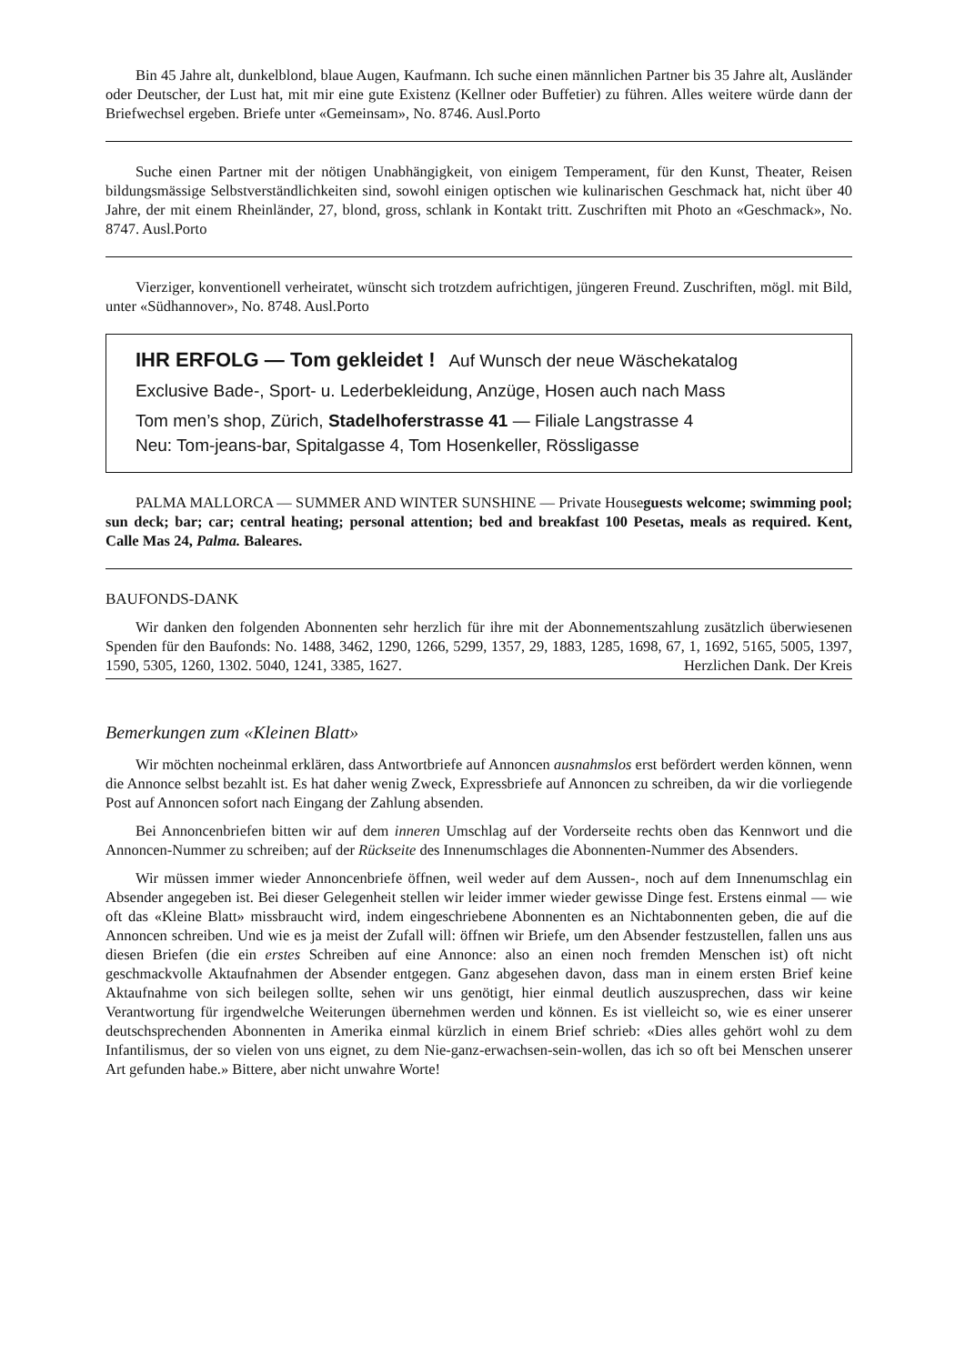Bin 45 Jahre alt, dunkelblond, blaue Augen, Kaufmann. Ich suche einen männlichen Partner bis 35 Jahre alt, Ausländer oder Deutscher, der Lust hat, mit mir eine gute Existenz (Kellner oder Buffetier) zu führen. Alles weitere würde dann der Briefwechsel ergeben. Briefe unter «Gemeinsam», No. 8746. Ausl.Porto
Suche einen Partner mit der nötigen Unabhängigkeit, von einigem Temperament, für den Kunst, Theater, Reisen bildungsmässige Selbstverständlichkeiten sind, sowohl einigen optischen wie kulinarischen Geschmack hat, nicht über 40 Jahre, der mit einem Rheinländer, 27, blond, gross, schlank in Kontakt tritt. Zuschriften mit Photo an «Geschmack», No. 8747. Ausl.Porto
Vierziger, konventionell verheiratet, wünscht sich trotzdem aufrichtigen, jüngeren Freund. Zuschriften, mögl. mit Bild, unter «Südhannover», No. 8748. Ausl.Porto
IHR ERFOLG — Tom gekleidet ! Auf Wunsch der neue Wäschekatalog
Exclusive Bade-, Sport- u. Lederbekleidung, Anzüge, Hosen auch nach Mass
Tom men’s shop, Zürich, Stadelhoferstrasse 41 — Filiale Langstrasse 4
Neu: Tom-jeans-bar, Spitalgasse 4, Tom Hosenkeller, Rösslig­asse
PALMA MALLORCA — SUMMER AND WINTER SUNSHINE — Private Houseguests welcome; swimming pool; sun deck; bar; car; central heating; personal attention; bed and breakfast 100 Pesetas, meals as required. Kent, Calle Mas 24, Palma. Baleares.
BAUFONDS-DANK
Wir danken den folgenden Abonnenten sehr herzlich für ihre mit der Abonnementszahlung zusätzlich überwiesenen Spenden für den Baufonds: No. 1488, 3462, 1290, 1266, 5299, 1357, 29, 1883, 1285, 1698, 67, 1, 1692, 5165, 5005, 1397, 1590, 5305, 1260, 1302. 5040, 1241, 3385, 1627. Herzlichen Dank. Der Kreis
Bemerkungen zum «Kleinen Blatt»
Wir möchten nocheinmal erklären, dass Antwortbriefe auf Annoncen ausnahmslos erst befördert werden können, wenn die Annonce selbst bezahlt ist. Es hat daher wenig Zweck, Expressbriefe auf Annoncen zu schreiben, da wir die vorliegende Post auf Annoncen sofort nach Eingang der Zahlung absenden.
Bei Annoncenbriefen bitten wir auf dem inneren Umschlag auf der Vorderseite rechts oben das Kennwort und die Annoncen-Nummer zu schreiben; auf der Rückseite des Innenumschlages die Abonnenten-Nummer des Absenders.
Wir müssen immer wieder Annoncenbriefe öffnen, weil weder auf dem Aussen-, noch auf dem Innenumschlag ein Absender angegeben ist. Bei dieser Gelegenheit stellen wir leider immer wieder gewisse Dinge fest. Erstens einmal — wie oft das «Kleine Blatt» missbraucht wird, indem eingeschriebene Abonnenten es an Nichtabonnenten geben, die auf die Annoncen schreiben. Und wie es ja meist der Zufall will: öffnen wir Briefe, um den Absender festzustellen, fallen uns aus diesen Briefen (die ein erstes Schreiben auf eine Annonce: also an einen noch fremden Menschen ist) oft nicht geschmackvolle Aktaufnahmen der Absender entgegen. Ganz abgesehen davon, dass man in einem ersten Brief keine Aktaufnahme von sich beilegen sollte, sehen wir uns genötigt, hier einmal deutlich auszusprechen, dass wir keine Verantwortung für irgendwelche Weiterungen übernehmen werden und können. Es ist vielleicht so, wie es einer unserer deutschsprechenden Abonnenten in Amerika einmal kürzlich in einem Brief schrieb: «Dies alles gehört wohl zu dem Infantilismus, der so vielen von uns eignet, zu dem Nie-ganz-erwachsen-sein-wollen, das ich so oft bei Menschen unserer Art gefunden habe.» Bittere, aber nicht unwahre Worte!